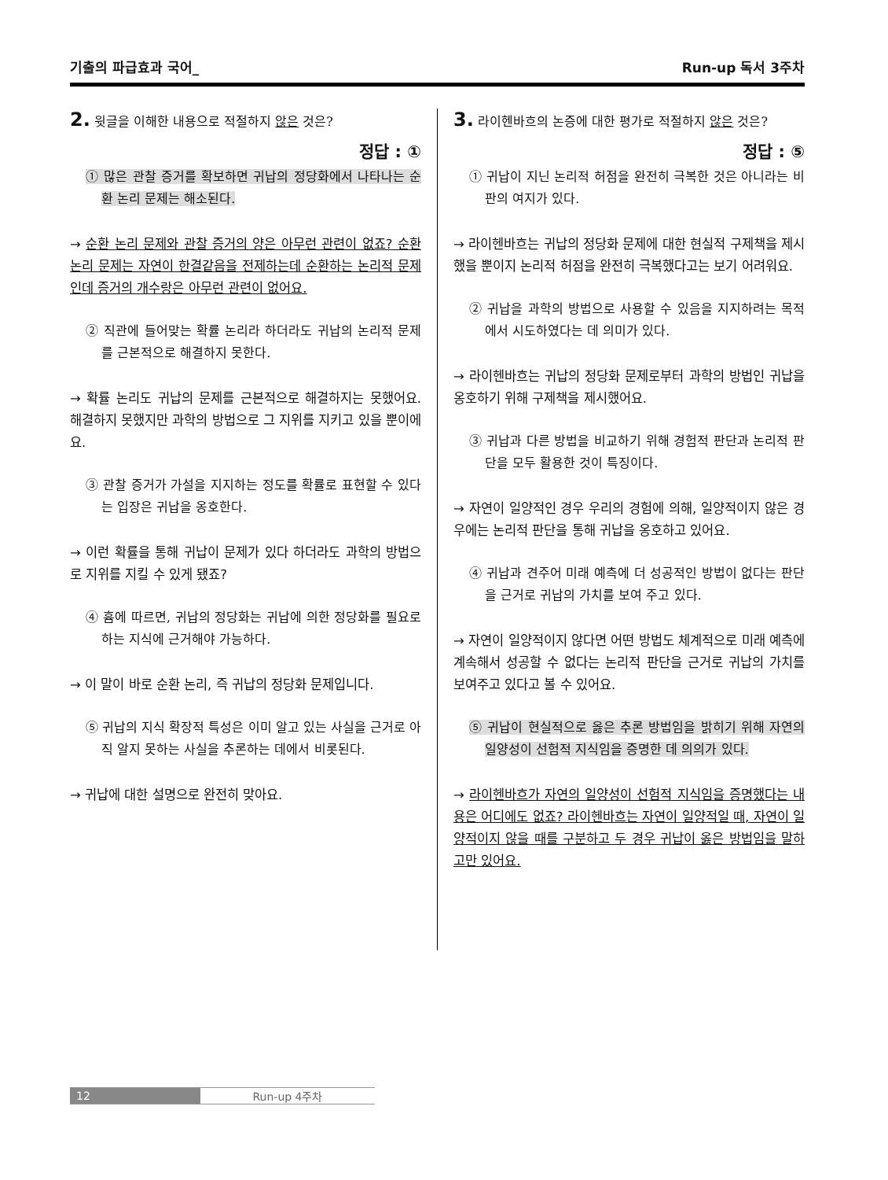기출의 파급효과 국어_ Run-up 독서 3주차
2. 윗글을 이해한 내용으로 적절하지 않은 것은?
정답 : ①
① 많은 관찰 증거를 확보하면 귀납의 정당화에서 나타나는 순환 논리 문제는 해소된다.
→ 순환 논리 문제와 관찰 증거의 양은 아무런 관련이 없죠? 순환 논리 문제는 자연이 한결같음을 전제하는데 순환하는 논리적 문제인데 증거의 개수랑은 아무런 관련이 없어요.
② 직관에 들어맞는 확률 논리라 하더라도 귀납의 논리적 문제를 근본적으로 해결하지 못한다.
→ 확률 논리도 귀납의 문제를 근본적으로 해결하지는 못했어요. 해결하지 못했지만 과학의 방법으로 그 지위를 지키고 있을 뿐이에요.
③ 관찰 증거가 가설을 지지하는 정도를 확률로 표현할 수 있다는 입장은 귀납을 옹호한다.
→ 이런 확률을 통해 귀납이 문제가 있다 하더라도 과학의 방법으로 지위를 지킬 수 있게 됐죠?
④ 흄에 따르면, 귀납의 정당화는 귀납에 의한 정당화를 필요로 하는 지식에 근거해야 가능하다.
→ 이 말이 바로 순환 논리, 즉 귀납의 정당화 문제입니다.
⑤ 귀납의 지식 확장적 특성은 이미 알고 있는 사실을 근거로 아직 알지 못하는 사실을 추론하는 데에서 비롯된다.
→ 귀납에 대한 설명으로 완전히 맞아요.
3. 라이헨바흐의 논증에 대한 평가로 적절하지 않은 것은?
정답 : ⑤
① 귀납이 지닌 논리적 허점을 완전히 극복한 것은 아니라는 비판의 여지가 있다.
→ 라이헨바흐는 귀납의 정당화 문제에 대한 현실적 구제책을 제시했을 뿐이지 논리적 허점을 완전히 극복했다고는 보기 어려워요.
② 귀납을 과학의 방법으로 사용할 수 있음을 지지하려는 목적에서 시도하였다는 데 의미가 있다.
→ 라이헨바흐는 귀납의 정당화 문제로부터 과학의 방법인 귀납을 옹호하기 위해 구제책을 제시했어요.
③ 귀납과 다른 방법을 비교하기 위해 경험적 판단과 논리적 판단을 모두 활용한 것이 특징이다.
→ 자연이 일양적인 경우 우리의 경험에 의해, 일양적이지 않은 경우에는 논리적 판단을 통해 귀납을 옹호하고 있어요.
④ 귀납과 견주어 미래 예측에 더 성공적인 방법이 없다는 판단을 근거로 귀납의 가치를 보여 주고 있다.
→ 자연이 일양적이지 않다면 어떤 방법도 체계적으로 미래 예측에 계속해서 성공할 수 없다는 논리적 판단을 근거로 귀납의 가치를 보여주고 있다고 볼 수 있어요.
⑤ 귀납이 현실적으로 옳은 추론 방법임을 밝히기 위해 자연의 일양성이 선험적 지식임을 증명한 데 의의가 있다.
→ 라이헨바흐가 자연의 일양성이 선험적 지식임을 증명했다는 내용은 어디에도 없죠? 라이헨바흐는 자연이 일양적일 때, 자연이 일양적이지 않을 때를 구분하고 두 경우 귀납이 옳은 방법임을 말하고만 있어요.
12 Run-up 4주차